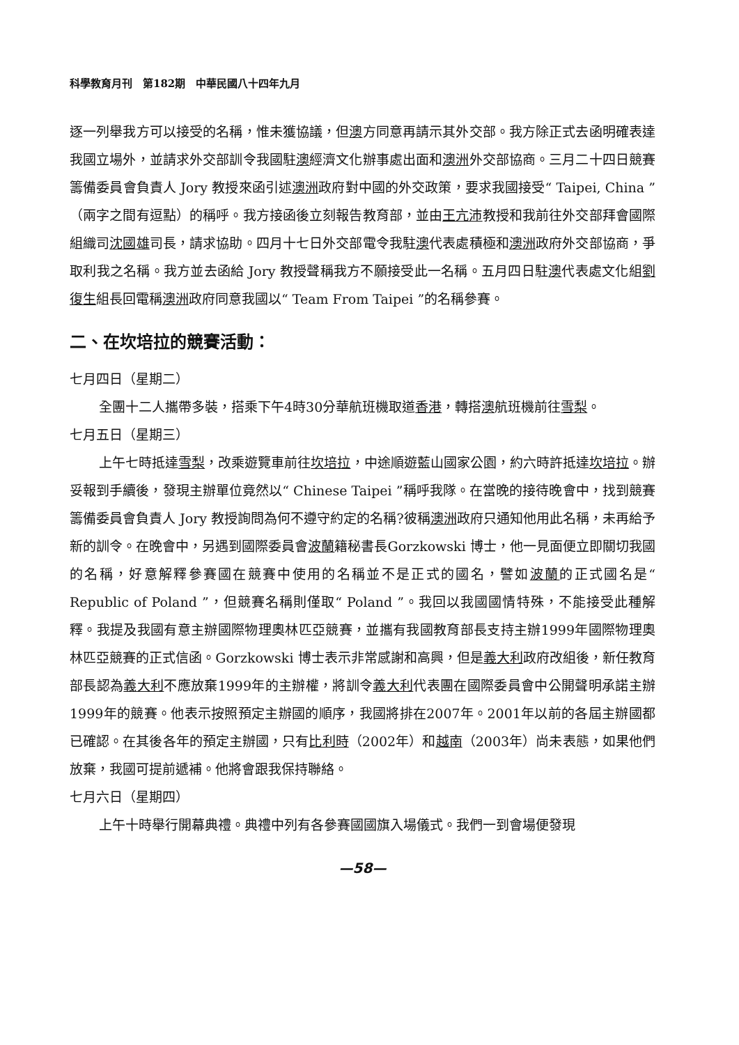科學教育月刊　第182期　中華民國八十四年九月
逐一列舉我方可以接受的名稱，惟未獲協議，但澳方同意再請示其外交部。我方除正式去函明確表達我國立場外，並請求外交部訓令我國駐澳經濟文化辦事處出面和澳洲外交部協商。三月二十四日競賽籌備委員會負責人 Jory 教授來函引述澳洲政府對中國的外交政策，要求我國接受“ Taipei, China ”（兩字之間有逗點）的稱呼。我方接函後立刻報告教育部，並由王亢沛教授和我前往外交部拜會國際組織司沈國雄司長，請求協助。四月十七日外交部電令我駐澳代表處積極和澳洲政府外交部協商，爭取利我之名稱。我方並去函給 Jory 教授聲稱我方不願接受此一名稱。五月四日駐澳代表處文化組劉復生組長回電稱澳洲政府同意我國以“ Team From Taipei ”的名稱參賽。
二、在坎培拉的競賽活動：
七月四日（星期二）
全團十二人攜帶多裝，搭乘下午4時30分華航班機取道香港，轉搭澳航班機前往雪梨。
七月五日（星期三）
上午七時抵達雪梨，改乘遊覽車前往坎培拉，中途順遊藍山國家公園，約六時許抵達坎培拉。辦妥報到手續後，發現主辦單位竟然以“ Chinese Taipei ”稱呼我隊。在當晚的接待晚會中，找到競賽籌備委員會負責人 Jory 教授詢問為何不遵守約定的名稱?彼稱澳洲政府只通知他用此名稱，未再給予新的訓令。在晚會中，另遇到國際委員會波蘭籍秘書長Gorzkowski 博士，他一見面便立即關切我國的名稱，好意解釋參賽國在競賽中使用的名稱並不是正式的國名，譬如波蘭的正式國名是“ Republic of Poland ”，但競賽名稱則僅取“ Poland ”。我回以我國國情特殊，不能接受此種解釋。我提及我國有意主辦國際物理奧林匹亞競賽，並攜有我國教育部長支持主辦1999年國際物理奧林匹亞競賽的正式信函。Gorzkowski 博士表示非常感謝和高興，但是義大利政府改組後，新任教育部長認為義大利不應放棄1999年的主辦權，將訓令義大利代表團在國際委員會中公開聲明承諾主辦1999年的競賽。他表示按照預定主辦國的順序，我國將排在2007年。2001年以前的各屆主辦國都已確認。在其後各年的預定主辦國，只有比利時（2002年）和越南（2003年）尚未表態，如果他們放棄，我國可提前遞補。他將會跟我保持聯絡。
七月六日（星期四）
上午十時舉行開幕典禮。典禮中列有各參賽國國旗入場儀式。我們一到會場便發現
—58—